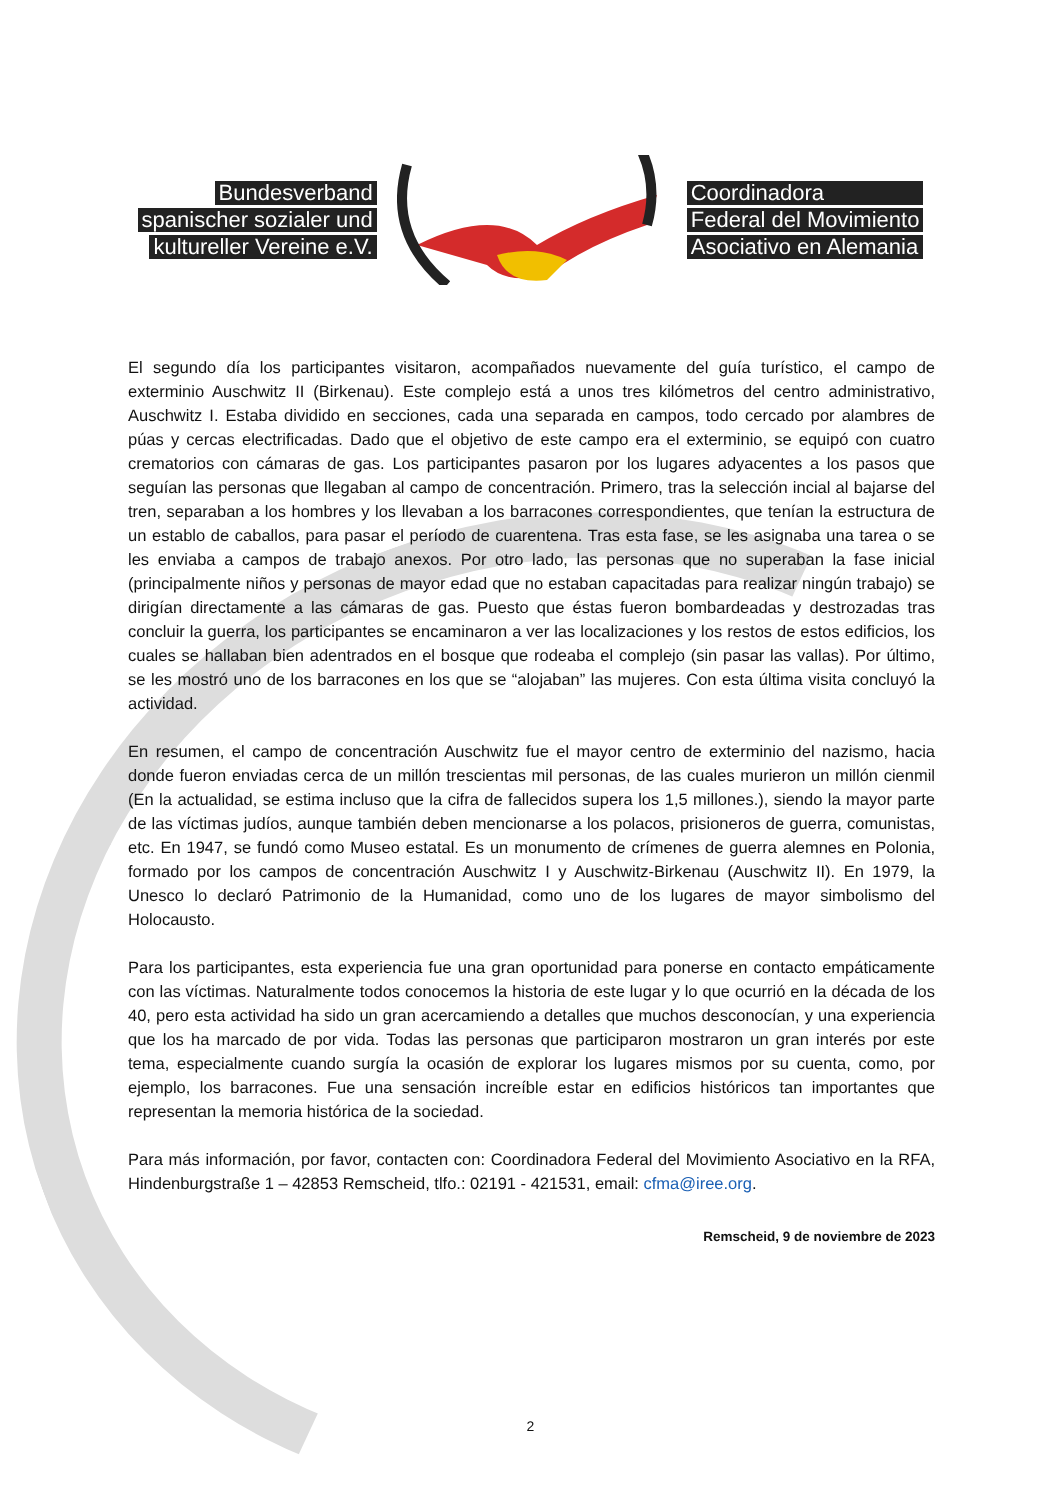Bundesverband
spanischer sozialer und
kultureller Vereine e.V.
Coordinadora
Federal del Movimiento
Asociativo en Alemania
El segundo día los participantes visitaron, acompañados nuevamente del guía turístico, el campo de exterminio Auschwitz II (Birkenau). Este complejo está a unos tres kilómetros del centro administrativo, Auschwitz I. Estaba dividido en secciones, cada una separada en campos, todo cercado por alambres de púas y cercas electrificadas. Dado que el objetivo de este campo era el exterminio, se equipó con cuatro crematorios con cámaras de gas. Los participantes pasaron por los lugares adyacentes a los pasos que seguían las personas que llegaban al campo de concentración. Primero, tras la selección incial al bajarse del tren, separaban a los hombres y los llevaban a los barracones correspondientes, que tenían la estructura de un establo de caballos, para pasar el período de cuarentena. Tras esta fase, se les asignaba una tarea o se les enviaba a campos de trabajo anexos. Por otro lado, las personas que no superaban la fase inicial (principalmente niños y personas de mayor edad que no estaban capacitadas para realizar ningún trabajo) se dirigían directamente a las cámaras de gas. Puesto que éstas fueron bombardeadas y destrozadas tras concluir la guerra, los participantes se encaminaron a ver las localizaciones y los restos de estos edificios, los cuales se hallaban bien adentrados en el bosque que rodeaba el complejo (sin pasar las vallas). Por último, se les mostró uno de los barracones en los que se “alojaban” las mujeres. Con esta última visita concluyó la actividad.
En resumen, el campo de concentración Auschwitz fue el mayor centro de exterminio del nazismo, hacia donde fueron enviadas cerca de un millón trescientas mil personas, de las cuales murieron un millón cienmil (En la actualidad, se estima incluso que la cifra de fallecidos supera los 1,5 millones.), siendo la mayor parte de las víctimas judíos, aunque también deben mencionarse a los polacos, prisioneros de guerra, comunistas, etc. En 1947, se fundó como Museo estatal. Es un monumento de crímenes de guerra alemnes en Polonia, formado por los campos de concentración Auschwitz I y Auschwitz-Birkenau (Auschwitz II). En 1979, la Unesco lo declaró Patrimonio de la Humanidad, como uno de los lugares de mayor simbolismo del Holocausto.
Para los participantes, esta experiencia fue una gran oportunidad para ponerse en contacto empáticamente con las víctimas. Naturalmente todos conocemos la historia de este lugar y lo que ocurrió en la década de los 40, pero esta actividad ha sido un gran acercamiendo a detalles que muchos desconocían, y una experiencia que los ha marcado de por vida. Todas las personas que participaron mostraron un gran interés por este tema, especialmente cuando surgía la ocasión de explorar los lugares mismos por su cuenta, como, por ejemplo, los barracones. Fue una sensación increíble estar en edificios históricos tan importantes que representan la memoria histórica de la sociedad.
Para más información, por favor, contacten con: Coordinadora Federal del Movimiento Asociativo en la RFA, Hindenburgstraße 1 – 42853 Remscheid, tlfo.: 02191 - 421531, email: cfma@iree.org.
Remscheid, 9 de noviembre de 2023
2